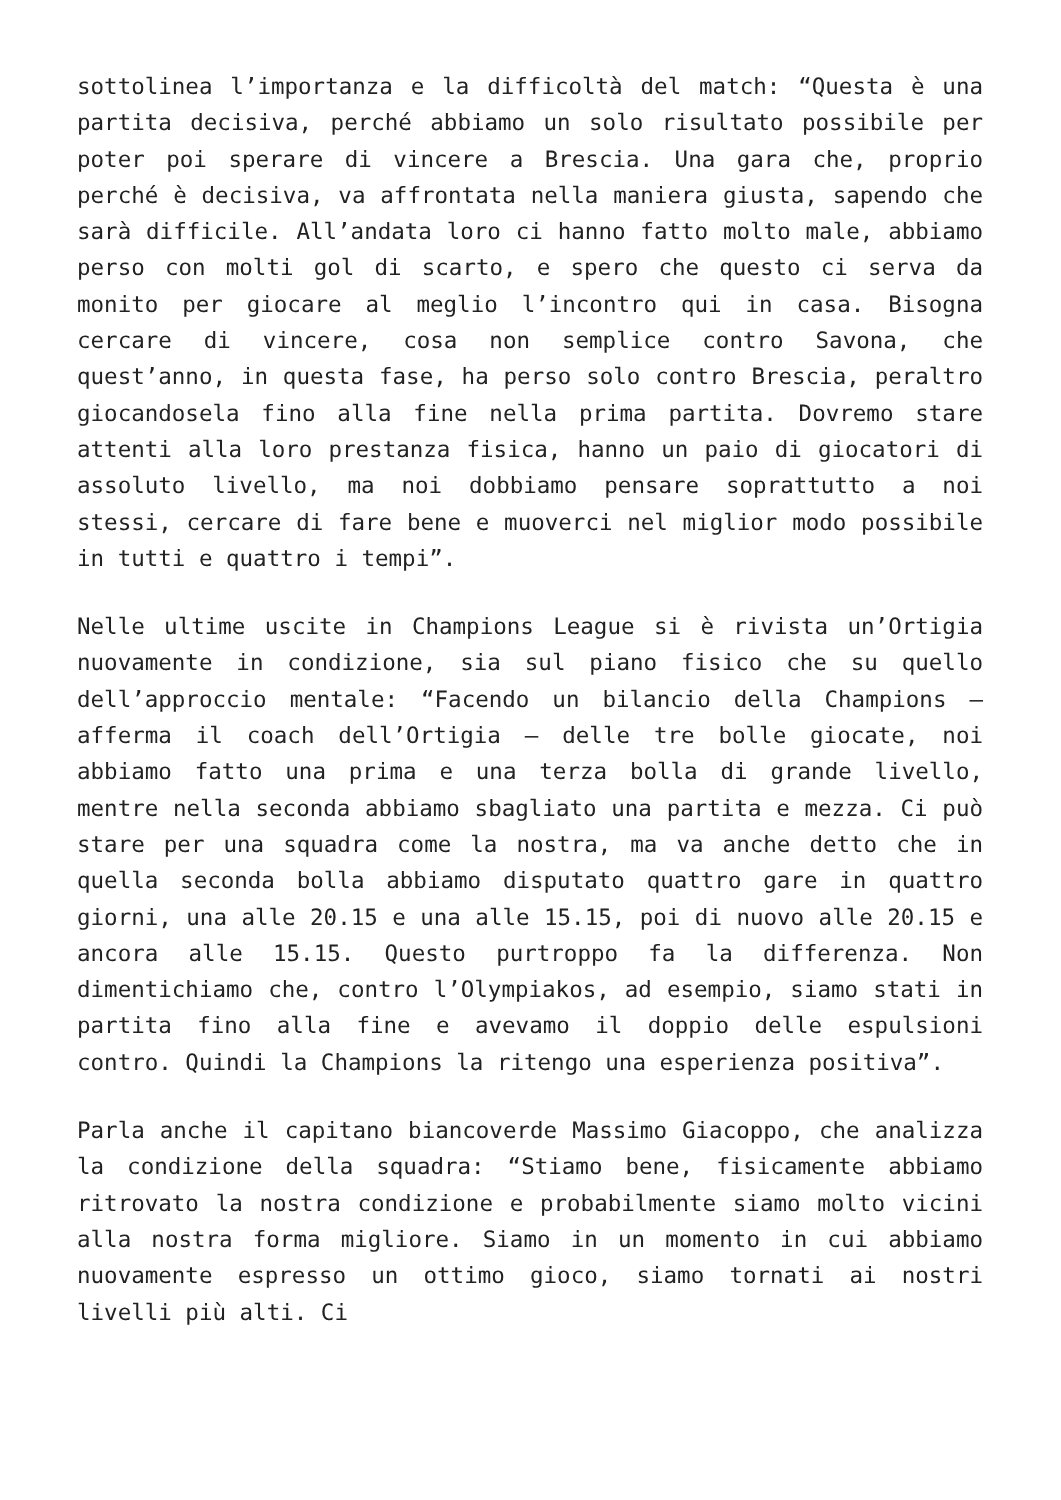sottolinea l’importanza e la difficoltà del match: “Questa è una partita decisiva, perché abbiamo un solo risultato possibile per poter poi sperare di vincere a Brescia. Una gara che, proprio perché è decisiva, va affrontata nella maniera giusta, sapendo che sarà difficile. All’andata loro ci hanno fatto molto male, abbiamo perso con molti gol di scarto, e spero che questo ci serva da monito per giocare al meglio l’incontro qui in casa. Bisogna cercare di vincere, cosa non semplice contro Savona, che quest’anno, in questa fase, ha perso solo contro Brescia, peraltro giocandosela fino alla fine nella prima partita. Dovremo stare attenti alla loro prestanza fisica, hanno un paio di giocatori di assoluto livello, ma noi dobbiamo pensare soprattutto a noi stessi, cercare di fare bene e muoverci nel miglior modo possibile in tutti e quattro i tempi”.
Nelle ultime uscite in Champions League si è rivista un’Ortigia nuovamente in condizione, sia sul piano fisico che su quello dell’approccio mentale: “Facendo un bilancio della Champions – afferma il coach dell’Ortigia – delle tre bolle giocate, noi abbiamo fatto una prima e una terza bolla di grande livello, mentre nella seconda abbiamo sbagliato una partita e mezza. Ci può stare per una squadra come la nostra, ma va anche detto che in quella seconda bolla abbiamo disputato quattro gare in quattro giorni, una alle 20.15 e una alle 15.15, poi di nuovo alle 20.15 e ancora alle 15.15. Questo purtroppo fa la differenza. Non dimentichiamo che, contro l’Olympiakos, ad esempio, siamo stati in partita fino alla fine e avevamo il doppio delle espulsioni contro. Quindi la Champions la ritengo una esperienza positiva”.
Parla anche il capitano biancoverde Massimo Giacoppo, che analizza la condizione della squadra: “Stiamo bene, fisicamente abbiamo ritrovato la nostra condizione e probabilmente siamo molto vicini alla nostra forma migliore. Siamo in un momento in cui abbiamo nuovamente espresso un ottimo gioco, siamo tornati ai nostri livelli più alti. Ci